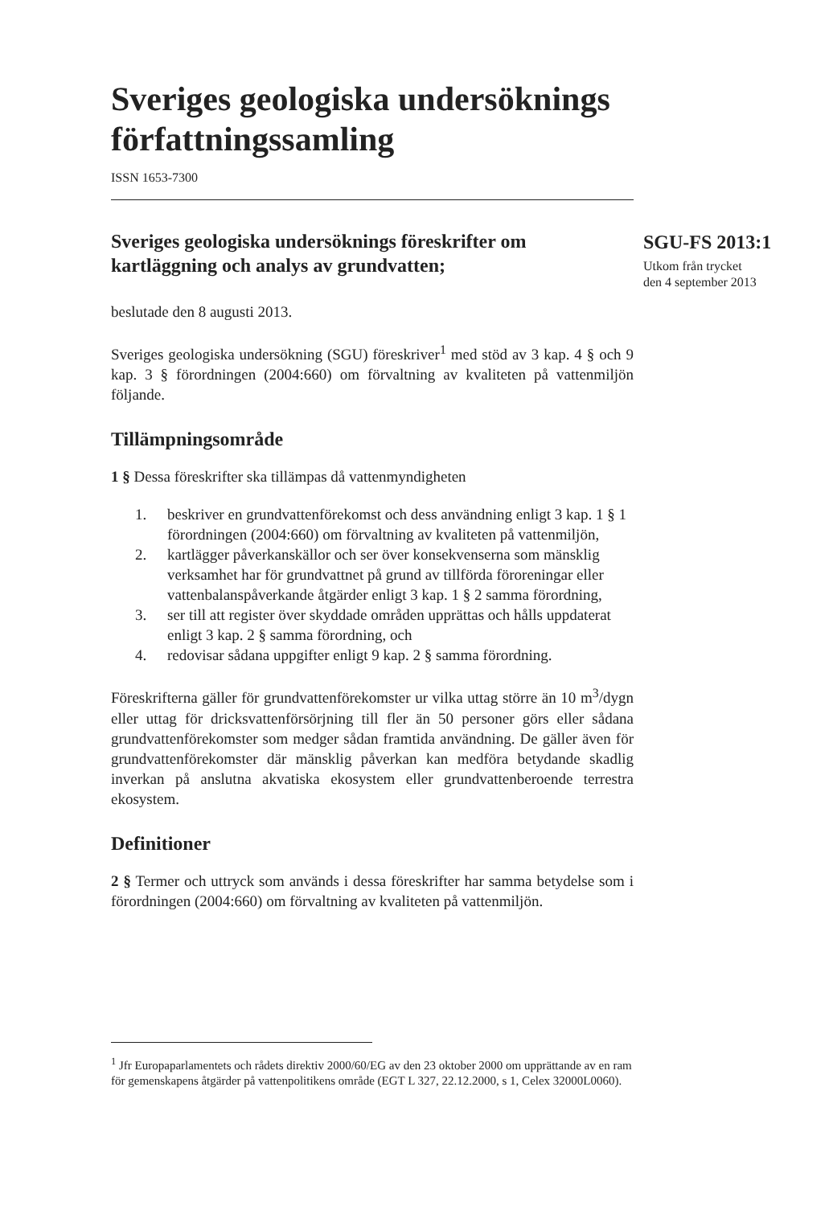Sveriges geologiska undersöknings författningssamling
ISSN 1653-7300
Sveriges geologiska undersöknings föreskrifter om kartläggning och analys av grundvatten;
beslutade den 8 augusti 2013.
Sveriges geologiska undersökning (SGU) föreskriver<sup>1</sup> med stöd av 3 kap. 4 § och 9 kap. 3 § förordningen (2004:660) om förvaltning av kvaliteten på vattenmiljön följande.
Tillämpningsområde
1 § Dessa föreskrifter ska tillämpas då vattenmyndigheten
1. beskriver en grundvattenförekomst och dess användning enligt 3 kap. 1 § 1 förordningen (2004:660) om förvaltning av kvaliteten på vattenmiljön,
2. kartlägger påverkanskällor och ser över konsekvenserna som mänsklig verksamhet har för grundvattnet på grund av tillförda föroreningar eller vattenbalanspåverkande åtgärder enligt 3 kap. 1 § 2 samma förordning,
3. ser till att register över skyddade områden upprättas och hålls uppdaterat enligt 3 kap. 2 § samma förordning, och
4. redovisar sådana uppgifter enligt 9 kap. 2 § samma förordning.
Föreskrifterna gäller för grundvattenförekomster ur vilka uttag större än 10 m<sup>3</sup>/dygn eller uttag för dricksvattenförsörjning till fler än 50 personer görs eller sådana grundvattenförekomster som medger sådan framtida användning. De gäller även för grundvattenförekomster där mänsklig påverkan kan medföra betydande skadlig inverkan på anslutna akvatiska ekosystem eller grundvattenberoende terrestra ekosystem.
Definitioner
2 § Termer och uttryck som används i dessa föreskrifter har samma betydelse som i förordningen (2004:660) om förvaltning av kvaliteten på vattenmiljön.
SGU-FS 2013:1
Utkom från trycket
den 4 september 2013
<sup>1</sup> Jfr Europaparlamentets och rådets direktiv 2000/60/EG av den 23 oktober 2000 om upprättande av en ram för gemenskapens åtgärder på vattenpolitikens område (EGT L 327, 22.12.2000, s 1, Celex 32000L0060).